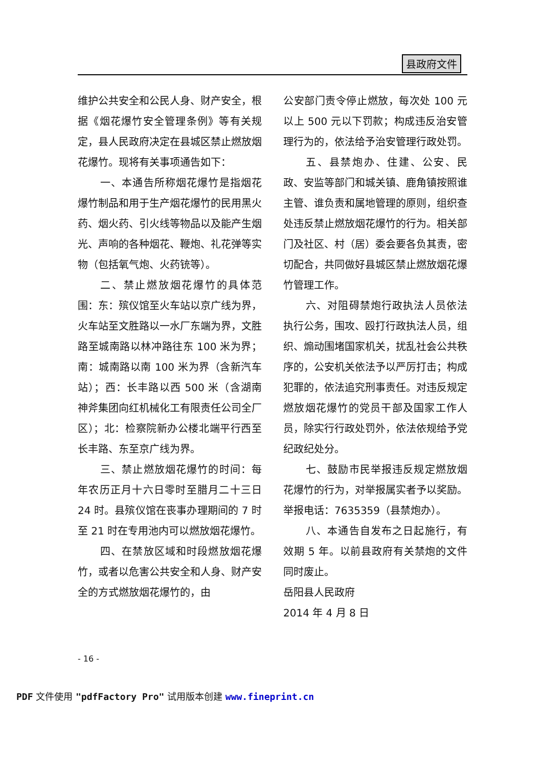县政府文件
维护公共安全和公民人身、财产安全，根据《烟花爆竹安全管理条例》等有关规定，县人民政府决定在县城区禁止燃放烟花爆竹。现将有关事项通告如下：
一、本通告所称烟花爆竹是指烟花爆竹制品和用于生产烟花爆竹的民用黑火药、烟火药、引火线等物品以及能产生烟光、声响的各种烟花、鞭炮、礼花弹等实物（包括氧气炮、火药铳等）。
二、禁止燃放烟花爆竹的具体范围：东：殡仪馆至火车站以京广线为界，火车站至文胜路以一水厂东端为界，文胜路至城南路以林冲路往东 100 米为界；南：城南路以南 100 米为界（含新汽车站）；西：长丰路以西 500 米（含湖南神斧集团向红机械化工有限责任公司全厂区）；北：检察院新办公楼北端平行西至长丰路、东至京广线为界。
三、禁止燃放烟花爆竹的时间：每年农历正月十六日零时至腊月二十三日 24 时。县殡仪馆在丧事办理期间的 7 时至 21 时在专用池内可以燃放烟花爆竹。
四、在禁放区域和时段燃放烟花爆竹，或者以危害公共安全和人身、财产安全的方式燃放烟花爆竹的，由
公安部门责令停止燃放，每次处 100 元以上 500 元以下罚款；构成违反治安管理行为的，依法给予治安管理行政处罚。
五、县禁炮办、住建、公安、民政、安监等部门和城关镇、鹿角镇按照谁主管、谁负责和属地管理的原则，组织查处违反禁止燃放烟花爆竹的行为。相关部门及社区、村（居）委会要各负其责，密切配合，共同做好县城区禁止燃放烟花爆竹管理工作。
六、对阻碍禁炮行政执法人员依法执行公务，围攻、殴打行政执法人员，组织、煽动围堵国家机关，扰乱社会公共秩序的，公安机关依法予以严厉打击；构成犯罪的，依法追究刑事责任。对违反规定燃放烟花爆竹的党员干部及国家工作人员，除实行行政处罚外，依法依规给予党纪政纪处分。
七、鼓励市民举报违反规定燃放烟花爆竹的行为，对举报属实者予以奖励。举报电话：7635359（县禁炮办）。
八、本通告自发布之日起施行，有效期 5 年。以前县政府有关禁炮的文件同时废止。
岳阳县人民政府
2014 年 4 月 8 日
- 16 -
PDF 文件使用 "pdfFactory Pro" 试用版本创建 www.fineprint.cn